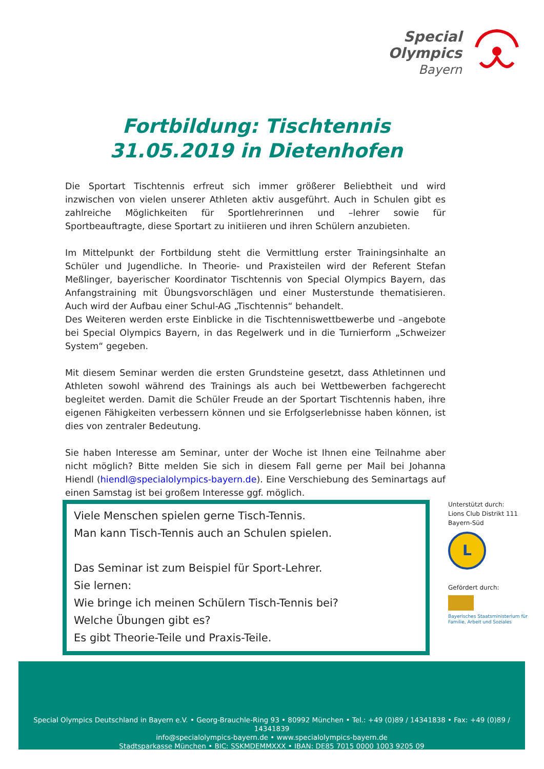Special
Olympics
Bayern
Fortbildung: Tischtennis
31.05.2019 in Dietenhofen
Die Sportart Tischtennis erfreut sich immer größerer Beliebtheit und wird inzwischen von vielen unserer Athleten aktiv ausgeführt. Auch in Schulen gibt es zahlreiche Möglichkeiten für Sportlehrerinnen und –lehrer sowie für Sportbeauftragte, diese Sportart zu initiieren und ihren Schülern anzubieten.
Im Mittelpunkt der Fortbildung steht die Vermittlung erster Trainingsinhalte an Schüler und Jugendliche. In Theorie- und Praxisteilen wird der Referent Stefan Meßlinger, bayerischer Koordinator Tischtennis von Special Olympics Bayern, das Anfangstraining mit Übungsvorschlägen und einer Musterstunde thematisieren. Auch wird der Aufbau einer Schul-AG „Tischtennis“ behandelt.
Des Weiteren werden erste Einblicke in die Tischtenniswettbewerbe und –angebote bei Special Olympics Bayern, in das Regelwerk und in die Turnierform „Schweizer System“ gegeben.
Mit diesem Seminar werden die ersten Grundsteine gesetzt, dass Athletinnen und Athleten sowohl während des Trainings als auch bei Wettbewerben fachgerecht begleitet werden. Damit die Schüler Freude an der Sportart Tischtennis haben, ihre eigenen Fähigkeiten verbessern können und sie Erfolgserlebnisse haben können, ist dies von zentraler Bedeutung.
Sie haben Interesse am Seminar, unter der Woche ist Ihnen eine Teilnahme aber nicht möglich? Bitte melden Sie sich in diesem Fall gerne per Mail bei Johanna Hiendl (hiendl@specialolympics-bayern.de). Eine Verschiebung des Seminartags auf einen Samstag ist bei großem Interesse ggf. möglich.
Viele Menschen spielen gerne Tisch-Tennis.
Man kann Tisch-Tennis auch an Schulen spielen.
Das Seminar ist zum Beispiel für Sport-Lehrer.
Sie lernen:
Wie bringe ich meinen Schülern Tisch-Tennis bei?
Welche Übungen gibt es?
Es gibt Theorie-Teile und Praxis-Teile.
Unterstützt durch:
Lions Club Distrikt 111
Bayern-Süd
L
Gefördert durch:
Bayerisches Staatsministerium für
Familie, Arbeit und Soziales
Special Olympics Deutschland in Bayern e.V. • Georg-Brauchle-Ring 93 • 80992 München • Tel.: +49 (0)89 / 14341838 • Fax: +49 (0)89 / 14341839
info@specialolympics-bayern.de • www.specialolympics-bayern.de
Stadtsparkasse München • BIC: SSKMDEMMXXX • IBAN: DE85 7015 0000 1003 9205 09